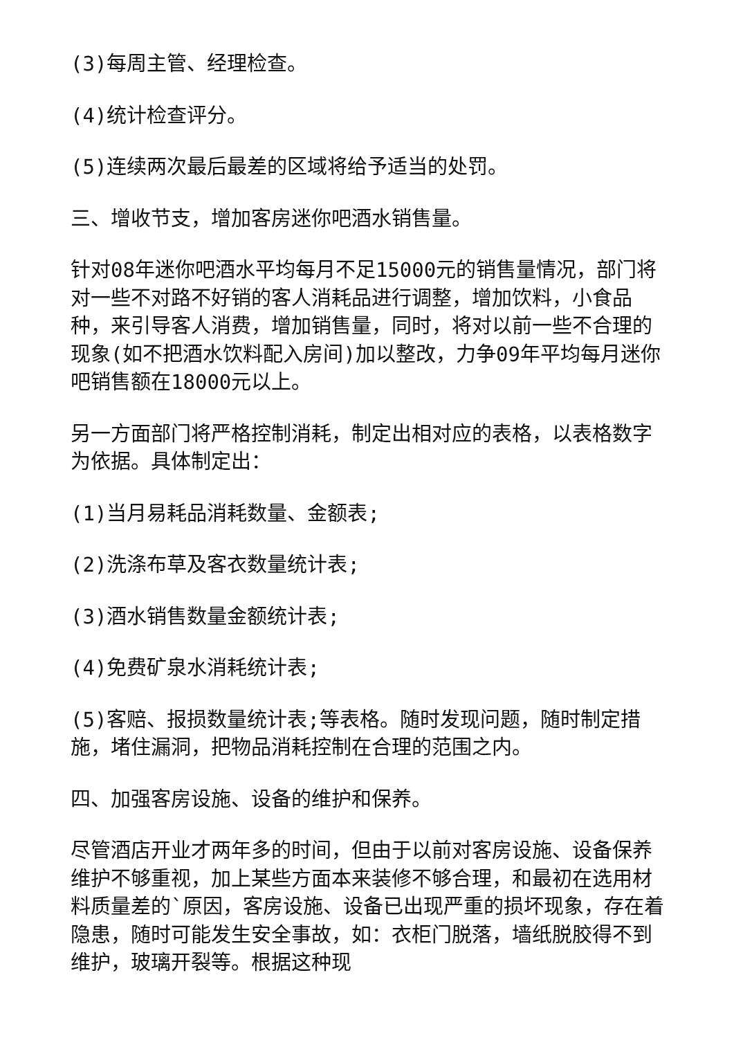(3)每周主管、经理检查。
(4)统计检查评分。
(5)连续两次最后最差的区域将给予适当的处罚。
三、增收节支，增加客房迷你吧酒水销售量。
针对08年迷你吧酒水平均每月不足15000元的销售量情况，部门将对一些不对路不好销的客人消耗品进行调整，增加饮料，小食品种，来引导客人消费，增加销售量，同时，将对以前一些不合理的现象(如不把酒水饮料配入房间)加以整改，力争09年平均每月迷你吧销售额在18000元以上。
另一方面部门将严格控制消耗，制定出相对应的表格，以表格数字为依据。具体制定出：
(1)当月易耗品消耗数量、金额表;
(2)洗涤布草及客衣数量统计表;
(3)酒水销售数量金额统计表;
(4)免费矿泉水消耗统计表;
(5)客赔、报损数量统计表;等表格。随时发现问题，随时制定措施，堵住漏洞，把物品消耗控制在合理的范围之内。
四、加强客房设施、设备的维护和保养。
尽管酒店开业才两年多的时间，但由于以前对客房设施、设备保养维护不够重视，加上某些方面本来装修不够合理，和最初在选用材料质量差的`原因，客房设施、设备已出现严重的损坏现象，存在着隐患，随时可能发生安全事故，如：衣柜门脱落，墙纸脱胶得不到维护，玻璃开裂等。根据这种现